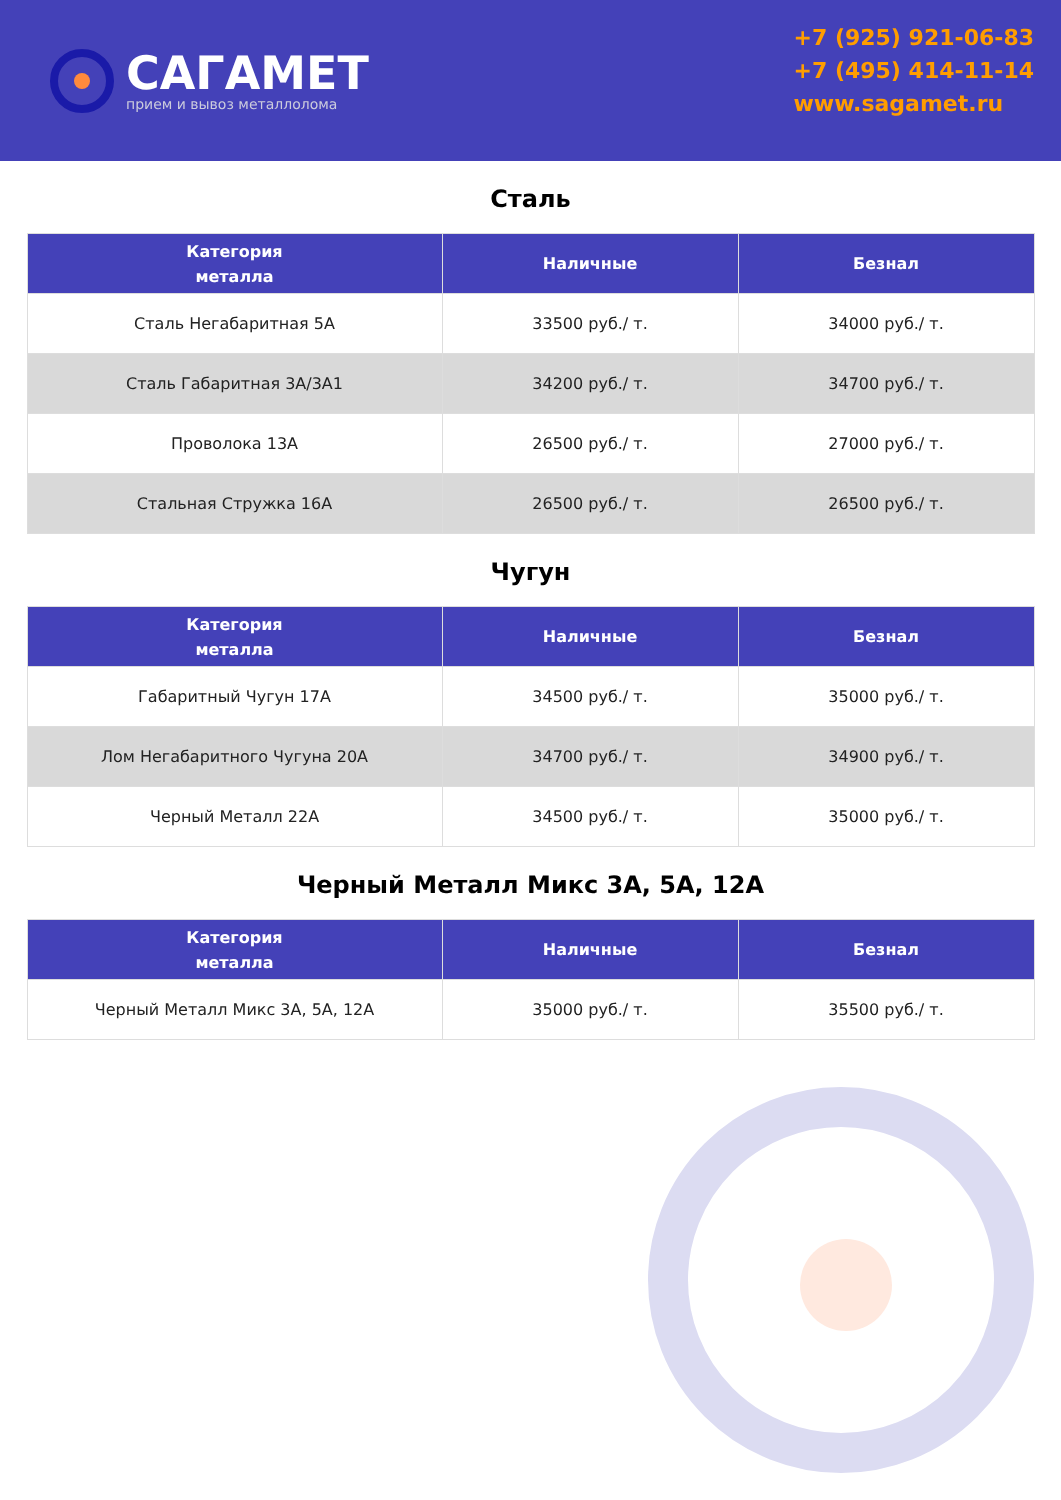САГАМЕТ
прием и вывоз металлолома
+7 (925) 921-06-83
+7 (495) 414-11-14
www.sagamet.ru
Сталь
| Категория металла | Наличные | Безнал |
| --- | --- | --- |
| Сталь Негабаритная 5А | 33500 руб./ т. | 34000 руб./ т. |
| Сталь Габаритная 3А/3А1 | 34200 руб./ т. | 34700 руб./ т. |
| Проволока 13А | 26500 руб./ т. | 27000 руб./ т. |
| Стальная Стружка 16А | 26500 руб./ т. | 26500 руб./ т. |
Чугун
| Категория металла | Наличные | Безнал |
| --- | --- | --- |
| Габаритный Чугун 17А | 34500 руб./ т. | 35000 руб./ т. |
| Лом Негабаритного Чугуна 20А | 34700 руб./ т. | 34900 руб./ т. |
| Черный Металл 22А | 34500 руб./ т. | 35000 руб./ т. |
Черный Металл Микс 3А, 5А, 12А
| Категория металла | Наличные | Безнал |
| --- | --- | --- |
| Черный Металл Микс 3А, 5А, 12А | 35000 руб./ т. | 35500 руб./ т. |